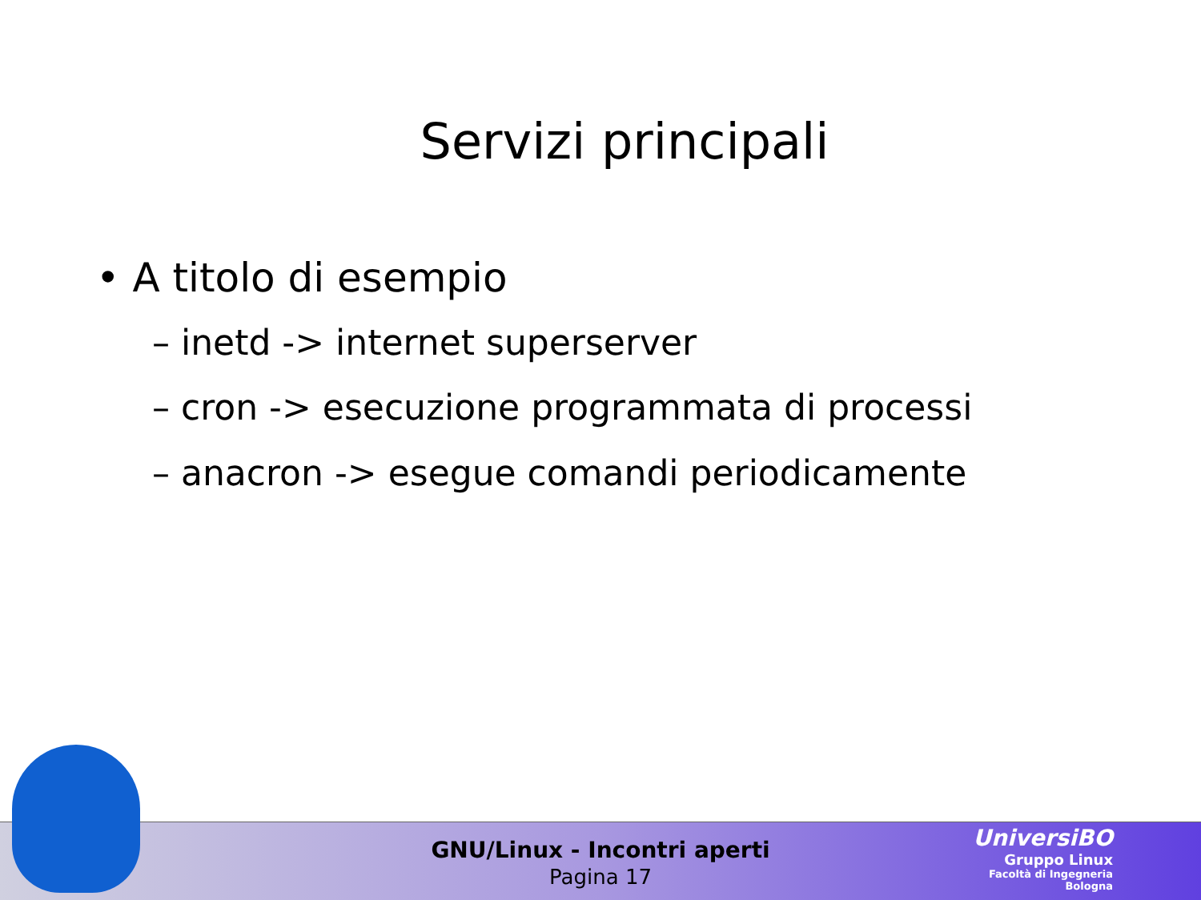Servizi principali
• A titolo di esempio
– inetd -> internet superserver
– cron -> esecuzione programmata di processi
– anacron -> esegue comandi periodicamente
GNU/Linux - Incontri aperti
Pagina 17
UniversiBO
Gruppo Linux
Facoltà di Ingegneria
Bologna